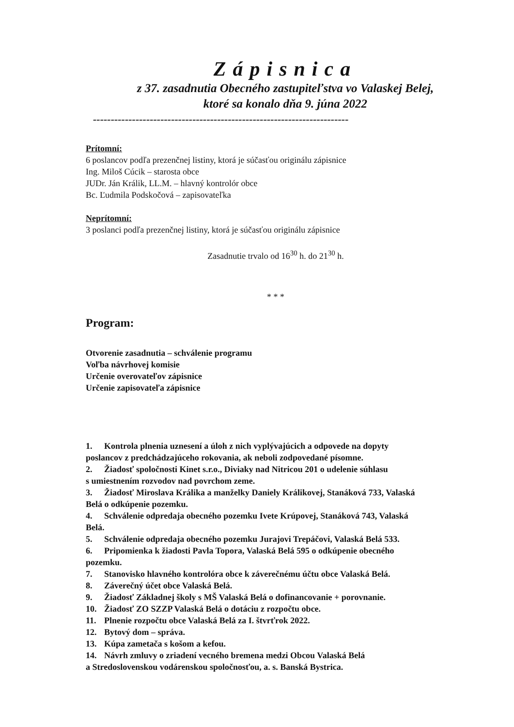Zápisnica
z 37. zasadnutia Obecného zastupiteľstva vo Valaskej Belej,
ktoré sa konalo dňa 9. júna 2022
------------------------------------------------------------------------
Prítomní:
6 poslancov podľa prezenčnej listiny, ktorá je súčasťou originálu zápisnice
Ing. Miloš Cúcik – starosta obce
JUDr. Ján Králik, LL.M. – hlavný kontrolór obce
Bc. Ľudmila Podskočová – zapisovateľka
Neprítomní:
3 poslanci podľa prezenčnej listiny, ktorá je súčasťou originálu zápisnice
Zasadnutie trvalo od 16<sup>30</sup> h. do 21<sup>30</sup> h.
* * *
Program:
Otvorenie zasadnutia – schválenie programu
Voľba návrhovej komisie
Určenie overovateľov zápisnice
Určenie zapisovateľa zápisnice
1. Kontrola plnenia uznesení a úloh z nich vyplývajúcich a odpovede na dopyty
poslancov z predchádzajúceho rokovania, ak neboli zodpovedané písomne.
2. Žiadosť spoločnosti Kinet s.r.o., Diviaky nad Nitricou 201 o udelenie súhlasu
s umiestnením rozvodov nad povrchom zeme.
3. Žiadosť Miroslava Králika a manželky Daniely Králikovej, Stanáková 733, Valaská
Belá o odkúpenie pozemku.
4. Schválenie odpredaja obecného pozemku Ivete Krúpovej, Stanáková 743, Valaská
Belá.
5. Schválenie odpredaja obecného pozemku Jurajovi Trepáčovi, Valaská Belá 533.
6. Pripomienka k žiadosti Pavla Topora, Valaská Belá 595 o odkúpenie obecného
pozemku.
7. Stanovisko hlavného kontrolóra obce k záverečnému účtu obce Valaská Belá.
8. Záverečný účet obce Valaská Belá.
9. Žiadosť Základnej školy s MŠ Valaská Belá o dofinancovanie + porovnanie.
10. Žiadosť ZO SZZP Valaská Belá o dotáciu z rozpočtu obce.
11. Plnenie rozpočtu obce Valaská Belá za I. štvrťrok 2022.
12. Bytový dom – správa.
13. Kúpa zametača s košom a kefou.
14. Návrh zmluvy o zriadení vecného bremena medzi Obcou Valaská Belá
a Stredoslovenskou vodárenskou spoločnosťou, a. s. Banská Bystrica.